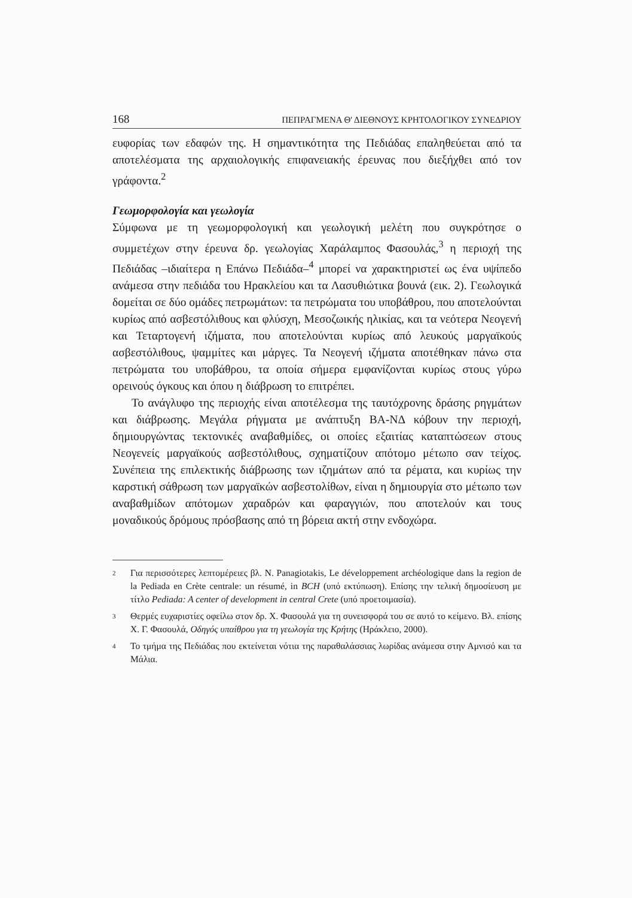168 ΠΕΠΡΑΓΜΕΝΑ Θ' ΔΙΕΘΝΟΥΣ ΚΡΗΤΟΛΟΓΙΚΟΥ ΣΥΝΕΔΡΙΟΥ
ευφορίας των εδαφών της. Η σημαντικότητα της Πεδιάδας επαληθεύεται από τα αποτελέσματα της αρχαιολογικής επιφανειακής έρευνας που διεξήχθει από τον γράφοντα.<sup>2</sup>
Γεωμορφολογία και γεωλογία
Σύμφωνα με τη γεωμορφολογική και γεωλογική μελέτη που συγκρότησε ο συμμετέχων στην έρευνα δρ. γεωλογίας Χαράλαμπος Φασουλάς,<sup>3</sup> η περιοχή της Πεδιάδας –ιδιαίτερα η Επάνω Πεδιάδα–<sup>4</sup> μπορεί να χαρακτηριστεί ως ένα υψίπεδο ανάμεσα στην πεδιάδα του Ηρακλείου και τα Λασυθιώτικα βουνά (εικ. 2). Γεωλογικά δομείται σε δύο ομάδες πετρωμάτων: τα πετρώματα του υποβάθρου, που αποτελούνται κυρίως από ασβεστόλιθους και φλύσχη, Μεσοζωικής ηλικίας, και τα νεότερα Νεογενή και Τεταρτογενή ιζήματα, που αποτελούνται κυρίως από λευκούς μαργαϊκούς ασβεστόλιθους, ψαμμίτες και μάργες. Τα Νεογενή ιζήματα αποτέθηκαν πάνω στα πετρώματα του υποβάθρου, τα οποία σήμερα εμφανίζονται κυρίως στους γύρω ορεινούς όγκους και όπου η διάβρωση το επιτρέπει.
Το ανάγλυφο της περιοχής είναι αποτέλεσμα της ταυτόχρονης δράσης ρηγμάτων και διάβρωσης. Μεγάλα ρήγματα με ανάπτυξη ΒΑ-ΝΔ κόβουν την περιοχή, δημιουργώντας τεκτονικές αναβαθμίδες, οι οποίες εξαιτίας καταπτώσεων στους Νεογενείς μαργαϊκούς ασβεστόλιθους, σχηματίζουν απότομο μέτωπο σαν τείχος. Συνέπεια της επιλεκτικής διάβρωσης των ιζημάτων από τα ρέματα, και κυρίως την καρστική σάθρωση των μαργαϊκών ασβεστολίθων, είναι η δημιουργία στο μέτωπο των αναβαθμίδων απότομων χαραδρών και φαραγγιών, που αποτελούν και τους μοναδικούς δρόμους πρόσβασης από τη βόρεια ακτή στην ενδοχώρα.
2 Για περισσότερες λεπτομέρειες βλ. N. Panagiotakis, Le développement archéologique dans la region de la Pediada en Crète centrale: un résumé, in BCH (υπό εκτύπωση). Επίσης την τελική δημοσίευση με τίτλο Pediada: A center of development in central Crete (υπό προετοιμασία).
3 Θερμές ευχαριστίες οφείλω στον δρ. Χ. Φασουλά για τη συνεισφορά του σε αυτό το κείμενο. Βλ. επίσης Χ. Γ. Φασουλά, Οδηγός υπαίθρου για τη γεωλογία της Κρήτης (Ηράκλειο, 2000).
4 Το τμήμα της Πεδιάδας που εκτείνεται νότια της παραθαλάσσιας λωρίδας ανάμεσα στην Αμνισό και τα Μάλια.